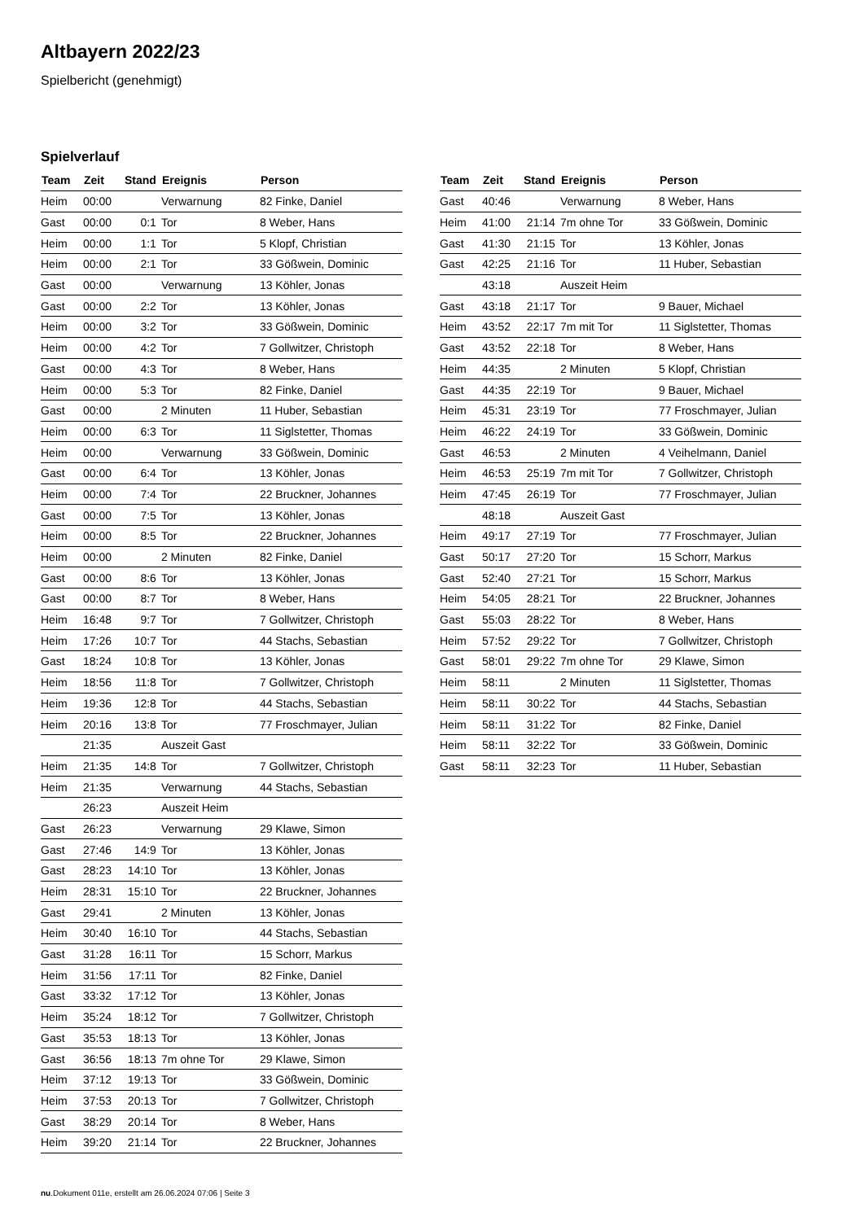Altbayern 2022/23
Spielbericht (genehmigt)
Spielverlauf
| Team | Zeit | Stand | Ereignis | Person |
| --- | --- | --- | --- | --- |
| Heim | 00:00 | | Verwarnung | 82 Finke, Daniel |
| Gast | 00:00 | 0:1 | Tor | 8 Weber, Hans |
| Heim | 00:00 | 1:1 | Tor | 5 Klopf, Christian |
| Heim | 00:00 | 2:1 | Tor | 33 Gößwein, Dominic |
| Gast | 00:00 | | Verwarnung | 13 Köhler, Jonas |
| Gast | 00:00 | 2:2 | Tor | 13 Köhler, Jonas |
| Heim | 00:00 | 3:2 | Tor | 33 Gößwein, Dominic |
| Heim | 00:00 | 4:2 | Tor | 7 Gollwitzer, Christoph |
| Gast | 00:00 | 4:3 | Tor | 8 Weber, Hans |
| Heim | 00:00 | 5:3 | Tor | 82 Finke, Daniel |
| Gast | 00:00 | | 2 Minuten | 11 Huber, Sebastian |
| Heim | 00:00 | 6:3 | Tor | 11 Siglstetter, Thomas |
| Heim | 00:00 | | Verwarnung | 33 Gößwein, Dominic |
| Gast | 00:00 | 6:4 | Tor | 13 Köhler, Jonas |
| Heim | 00:00 | 7:4 | Tor | 22 Bruckner, Johannes |
| Gast | 00:00 | 7:5 | Tor | 13 Köhler, Jonas |
| Heim | 00:00 | 8:5 | Tor | 22 Bruckner, Johannes |
| Heim | 00:00 | | 2 Minuten | 82 Finke, Daniel |
| Gast | 00:00 | 8:6 | Tor | 13 Köhler, Jonas |
| Gast | 00:00 | 8:7 | Tor | 8 Weber, Hans |
| Heim | 16:48 | 9:7 | Tor | 7 Gollwitzer, Christoph |
| Heim | 17:26 | 10:7 | Tor | 44 Stachs, Sebastian |
| Gast | 18:24 | 10:8 | Tor | 13 Köhler, Jonas |
| Heim | 18:56 | 11:8 | Tor | 7 Gollwitzer, Christoph |
| Heim | 19:36 | 12:8 | Tor | 44 Stachs, Sebastian |
| Heim | 20:16 | 13:8 | Tor | 77 Froschmayer, Julian |
| | 21:35 | | Auszeit Gast | |
| Heim | 21:35 | 14:8 | Tor | 7 Gollwitzer, Christoph |
| Heim | 21:35 | | Verwarnung | 44 Stachs, Sebastian |
| | 26:23 | | Auszeit Heim | |
| Gast | 26:23 | | Verwarnung | 29 Klawe, Simon |
| Gast | 27:46 | 14:9 | Tor | 13 Köhler, Jonas |
| Gast | 28:23 | 14:10 | Tor | 13 Köhler, Jonas |
| Heim | 28:31 | 15:10 | Tor | 22 Bruckner, Johannes |
| Gast | 29:41 | | 2 Minuten | 13 Köhler, Jonas |
| Heim | 30:40 | 16:10 | Tor | 44 Stachs, Sebastian |
| Gast | 31:28 | 16:11 | Tor | 15 Schorr, Markus |
| Heim | 31:56 | 17:11 | Tor | 82 Finke, Daniel |
| Gast | 33:32 | 17:12 | Tor | 13 Köhler, Jonas |
| Heim | 35:24 | 18:12 | Tor | 7 Gollwitzer, Christoph |
| Gast | 35:53 | 18:13 | Tor | 13 Köhler, Jonas |
| Gast | 36:56 | 18:13 | 7m ohne Tor | 29 Klawe, Simon |
| Heim | 37:12 | 19:13 | Tor | 33 Gößwein, Dominic |
| Heim | 37:53 | 20:13 | Tor | 7 Gollwitzer, Christoph |
| Gast | 38:29 | 20:14 | Tor | 8 Weber, Hans |
| Heim | 39:20 | 21:14 | Tor | 22 Bruckner, Johannes |
| Team | Zeit | Stand | Ereignis | Person |
| --- | --- | --- | --- | --- |
| Gast | 40:46 | | Verwarnung | 8 Weber, Hans |
| Heim | 41:00 | 21:14 | 7m ohne Tor | 33 Gößwein, Dominic |
| Gast | 41:30 | 21:15 | Tor | 13 Köhler, Jonas |
| Gast | 42:25 | 21:16 | Tor | 11 Huber, Sebastian |
| | 43:18 | | Auszeit Heim | |
| Gast | 43:18 | 21:17 | Tor | 9 Bauer, Michael |
| Heim | 43:52 | 22:17 | 7m mit Tor | 11 Siglstetter, Thomas |
| Gast | 43:52 | 22:18 | Tor | 8 Weber, Hans |
| Heim | 44:35 | | 2 Minuten | 5 Klopf, Christian |
| Gast | 44:35 | 22:19 | Tor | 9 Bauer, Michael |
| Heim | 45:31 | 23:19 | Tor | 77 Froschmayer, Julian |
| Heim | 46:22 | 24:19 | Tor | 33 Gößwein, Dominic |
| Gast | 46:53 | | 2 Minuten | 4 Veihelmann, Daniel |
| Heim | 46:53 | 25:19 | 7m mit Tor | 7 Gollwitzer, Christoph |
| Heim | 47:45 | 26:19 | Tor | 77 Froschmayer, Julian |
| | 48:18 | | Auszeit Gast | |
| Heim | 49:17 | 27:19 | Tor | 77 Froschmayer, Julian |
| Gast | 50:17 | 27:20 | Tor | 15 Schorr, Markus |
| Gast | 52:40 | 27:21 | Tor | 15 Schorr, Markus |
| Heim | 54:05 | 28:21 | Tor | 22 Bruckner, Johannes |
| Gast | 55:03 | 28:22 | Tor | 8 Weber, Hans |
| Heim | 57:52 | 29:22 | Tor | 7 Gollwitzer, Christoph |
| Gast | 58:01 | 29:22 | 7m ohne Tor | 29 Klawe, Simon |
| Heim | 58:11 | | 2 Minuten | 11 Siglstetter, Thomas |
| Heim | 58:11 | 30:22 | Tor | 44 Stachs, Sebastian |
| Heim | 58:11 | 31:22 | Tor | 82 Finke, Daniel |
| Heim | 58:11 | 32:22 | Tor | 33 Gößwein, Dominic |
| Gast | 58:11 | 32:23 | Tor | 11 Huber, Sebastian |
nu.Dokument 011e, erstellt am 26.06.2024 07:06 | Seite 3